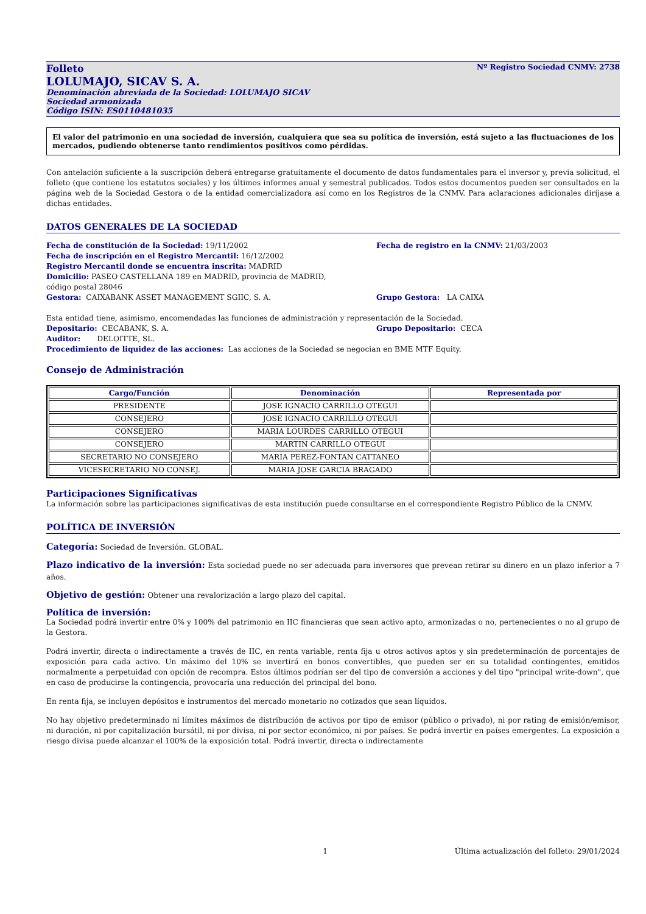Folleto Nº Registro Sociedad CNMV: 2738
LOLUMAJO, SICAV S. A.
Denominación abreviada de la Sociedad: LOLUMAJO SICAV
Sociedad armonizada
Código ISIN: ES0110481035
El valor del patrimonio en una sociedad de inversión, cualquiera que sea su política de inversión, está sujeto a las fluctuaciones de los mercados, pudiendo obtenerse tanto rendimientos positivos como pérdidas.
Con antelación suficiente a la suscripción deberá entregarse gratuitamente el documento de datos fundamentales para el inversor y, previa solicitud, el folleto (que contiene los estatutos sociales) y los últimos informes anual y semestral publicados. Todos estos documentos pueden ser consultados en la página web de la Sociedad Gestora o de la entidad comercializadora así como en los Registros de la CNMV. Para aclaraciones adicionales diríjase a dichas entidades.
DATOS GENERALES DE LA SOCIEDAD
Fecha de constitución de la Sociedad: 19/11/2002 Fecha de registro en la CNMV: 21/03/2003
Fecha de inscripción en el Registro Mercantil: 16/12/2002
Registro Mercantil donde se encuentra inscrita: MADRID
Domicilio: PASEO CASTELLANA 189 en MADRID, provincia de MADRID,
código postal 28046
Gestora: CAIXABANK ASSET MANAGEMENT SGIIC, S. A. Grupo Gestora: LA CAIXA
Esta entidad tiene, asimismo, encomendadas las funciones de administración y representación de la Sociedad.
Depositario: CECABANK, S. A. Grupo Depositario: CECA
Auditor: DELOITTE, SL.
Procedimiento de liquidez de las acciones: Las acciones de la Sociedad se negocian en BME MTF Equity.
Consejo de Administración
| Cargo/Función | Denominación | Representada por |
| --- | --- | --- |
| PRESIDENTE | JOSE IGNACIO CARRILLO OTEGUI | |
| CONSEJERO | JOSE IGNACIO CARRILLO OTEGUI | |
| CONSEJERO | MARIA LOURDES CARRILLO OTEGUI | |
| CONSEJERO | MARTIN CARRILLO OTEGUI | |
| SECRETARIO NO CONSEJERO | MARIA PEREZ-FONTAN CATTANEO | |
| VICESECRETARIO NO CONSEJ. | MARIA JOSE GARCIA BRAGADO | |
Participaciones Significativas
La información sobre las participaciones significativas de esta institución puede consultarse en el correspondiente Registro Público de la CNMV.
POLÍTICA DE INVERSIÓN
Categoría: Sociedad de Inversión. GLOBAL.
Plazo indicativo de la inversión: Esta sociedad puede no ser adecuada para inversores que prevean retirar su dinero en un plazo inferior a 7 años.
Objetivo de gestión: Obtener una revalorización a largo plazo del capital.
Política de inversión:
La Sociedad podrá invertir entre 0% y 100% del patrimonio en IIC financieras que sean activo apto, armonizadas o no, pertenecientes o no al grupo de la Gestora.
Podrá invertir, directa o indirectamente a través de IIC, en renta variable, renta fija u otros activos aptos y sin predeterminación de porcentajes de exposición para cada activo. Un máximo del 10% se invertirá en bonos convertibles, que pueden ser en su totalidad contingentes, emitidos normalmente a perpetuidad con opción de recompra. Estos últimos podrían ser del tipo de conversión a acciones y del tipo "principal write-down", que en caso de producirse la contingencia, provocaría una reducción del principal del bono.
En renta fija, se incluyen depósitos e instrumentos del mercado monetario no cotizados que sean líquidos.
No hay objetivo predeterminado ni límites máximos de distribución de activos por tipo de emisor (público o privado), ni por rating de emisión/emisor, ni duración, ni por capitalización bursátil, ni por divisa, ni por sector económico, ni por países. Se podrá invertir en países emergentes. La exposición a riesgo divisa puede alcanzar el 100% de la exposición total. Podrá invertir, directa o indirectamente
1 Última actualización del folleto: 29/01/2024